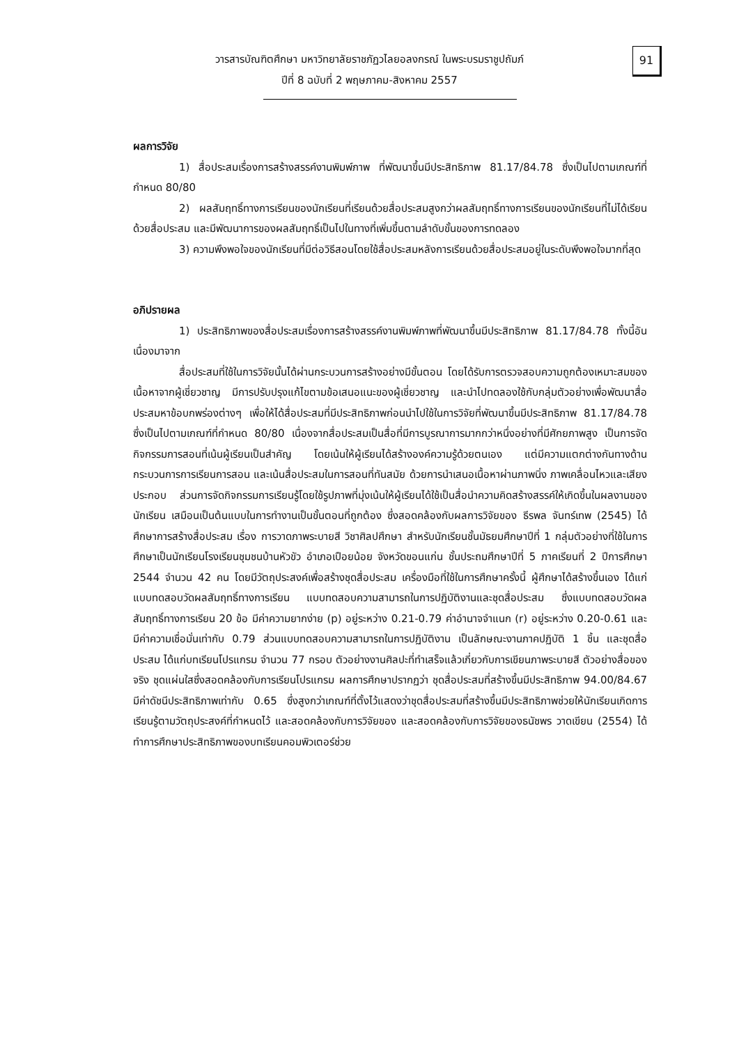วารสารบัณฑิตศึกษา มหาวิทยาลัยราชภัฏวไลยอลงกรณ์ ในพระบรมราชูปถัมภ์
ปีที่ 8 ฉบับที่ 2 พฤษภาคม-สิงหาคม 2557
91
ผลการวิจัย
1) สื่อประสมเรื่องการสร้างสรรค์งานพิมพ์ภาพ ที่พัฒนาขึ้นมีประสิทธิภาพ 81.17/84.78 ซึ่งเป็นไปตามเกณฑ์ที่กำหนด 80/80
2) ผลสัมฤทธิ์ทางการเรียนของนักเรียนที่เรียนด้วยสื่อประสมสูงกว่าผลสัมฤทธิ์ทางการเรียนของนักเรียนที่ไม่ได้เรียนด้วยสื่อประสม และมีพัฒนาการของผลสัมฤทธิ์เป็นไปในทางที่เพิ่มขึ้นตามลำดับขั้นของการทดลอง
3) ความพึงพอใจของนักเรียนที่มีต่อวิธีสอนโดยใช้สื่อประสมหลังการเรียนด้วยสื่อประสมอยู่ในระดับพึงพอใจมากที่สุด
อภิปรายผล
1) ประสิทธิภาพของสื่อประสมเรื่องการสร้างสรรค์งานพิมพ์ภาพที่พัฒนาขึ้นมีประสิทธิภาพ 81.17/84.78 ทั้งนี้อันเนื่องมาจาก
สื่อประสมที่ใช้ในการวิจัยนั้นได้ผ่านกระบวนการสร้างอย่างมีขั้นตอน โดยได้รับการตรวจสอบความถูกต้องเหมาะสมของเนื้อหาจากผู้เชี่ยวชาญ มีการปรับปรุงแก้ไขตามข้อเสนอแนะของผู้เชี่ยวชาญ และนำไปทดลองใช้กับกลุ่มตัวอย่างเพื่อพัฒนาสื่อประสมหาข้อบกพร่องต่างๆ เพื่อให้ได้สื่อประสมที่มีประสิทธิภาพก่อนนำไปใช้ในการวิจัยที่พัฒนาขึ้นมีประสิทธิภาพ 81.17/84.78 ซึ่งเป็นไปตามเกณฑ์ที่กำหนด 80/80 เนื่องจากสื่อประสมเป็นสื่อที่มีการบูรณาการมากกว่าหนึ่งอย่างที่มีศักยภาพสูง เป็นการจัดกิจกรรมการสอนที่เน้นผู้เรียนเป็นสำคัญ โดยเน้นให้ผู้เรียนได้สร้างองค์ความรู้ด้วยตนเอง แต่มีความแตกต่างกันทางด้านกระบวนการการเรียนการสอน และเน้นสื่อประสมในการสอนที่ทันสมัย ด้วยการนำเสนอเนื้อหาผ่านภาพนิ่ง ภาพเคลื่อนไหวและเสียงประกอบ ส่วนการจัดกิจกรรมการเรียนรู้โดยใช้รูปภาพที่มุ่งเน้นให้ผู้เรียนได้ใช้เป็นสื่อนำความคิดสร้างสรรค์ให้เกิดขึ้นในผลงานของนักเรียน เสมือนเป็นต้นแบบในการทำงานเป็นขั้นตอนที่ถูกต้อง ซึ่งสอดคล้องกับผลการวิจัยของ ธีรพล จันทร์เทพ (2545) ได้ศึกษาการสร้างสื่อประสม เรื่อง การวาดภาพระบายสี วิชาศิลปศึกษา สำหรับนักเรียนชั้นมัธยมศึกษาปีที่ 1 กลุ่มตัวอย่างที่ใช้ในการศึกษาเป็นนักเรียนโรงเรียนชุมชนบ้านหัวขัว อำเภอเปือยน้อย จังหวัดขอนแก่น ชั้นประถมศึกษาปีที่ 5 ภาคเรียนที่ 2 ปีการศึกษา 2544 จำนวน 42 คน โดยมีวัตถุประสงค์เพื่อสร้างชุดสื่อประสม เครื่องมือที่ใช้ในการศึกษาครั้งนี้ ผู้ศึกษาได้สร้างขึ้นเอง ได้แก่ แบบทดสอบวัดผลสัมฤทธิ์ทางการเรียน แบบทดสอบความสามารถในการปฏิบัติงานและชุดสื่อประสม ซึ่งแบบทดสอบวัดผลสัมฤทธิ์ทางการเรียน 20 ข้อ มีค่าความยากง่าย (p) อยู่ระหว่าง 0.21-0.79 ค่าอำนาจจำแนก (r) อยู่ระหว่าง 0.20-0.61 และมีค่าความเชื่อมั่นเท่ากับ 0.79 ส่วนแบบทดสอบความสามารถในการปฏิบัติงาน เป็นลักษณะงานภาคปฏิบัติ 1 ชิ้น และชุดสื่อประสม ได้แก่บทเรียนโปรแกรม จำนวน 77 กรอบ ตัวอย่างงานศิลปะที่ทำเสร็จแล้วเกี่ยวกับการเขียนภาพระบายสี ตัวอย่างสื่อของจริง ชุดแผ่นใสซึ่งสอดคล้องกับการเรียนโปรแกรม ผลการศึกษาปรากฏว่า ชุดสื่อประสมที่สร้างขึ้นมีประสิทธิภาพ 94.00/84.67 มีค่าดัชนีประสิทธิภาพเท่ากับ 0.65 ซึ่งสูงกว่าเกณฑ์ที่ตั้งไว้แสดงว่าชุดสื่อประสมที่สร้างขึ้นมีประสิทธิภาพช่วยให้นักเรียนเกิดการเรียนรู้ตามวัตถุประสงค์ที่กำหนดไว้ และสอดคล้องกับการวิจัยของ และสอดคล้องกับการวิจัยของธนัชพร วาดเขียน (2554) ได้ทำการศึกษาประสิทธิภาพของบทเรียนคอมพิวเตอร์ช่วย